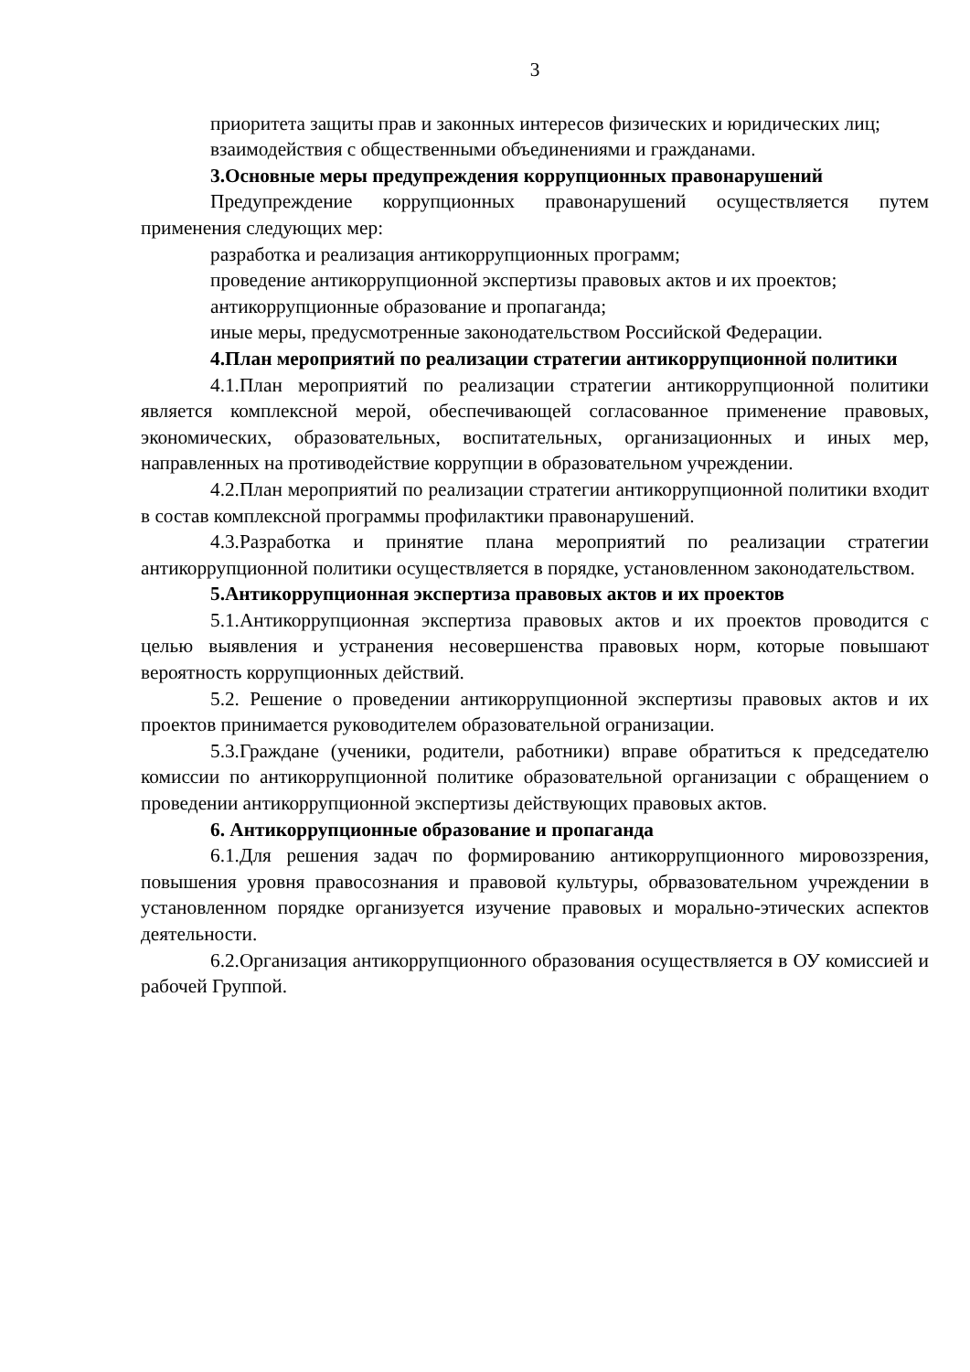3
приоритета защиты прав и законных интересов физических и юридических лиц;
взаимодействия с общественными объединениями и гражданами.
3.Основные меры предупреждения коррупционных правонарушений
Предупреждение коррупционных правонарушений осуществляется путем применения следующих мер:
разработка и реализация антикоррупционных программ;
проведение антикоррупционной экспертизы правовых актов и их проектов;
антикоррупционные образование и пропаганда;
иные меры, предусмотренные законодательством Российской Федерации.
4.План мероприятий по реализации стратегии антикоррупционной политики
4.1.План мероприятий по реализации стратегии антикоррупционной политики является комплексной мерой, обеспечивающей согласованное применение правовых, экономических, образовательных, воспитательных, организационных и иных мер, направленных на противодействие коррупции в образовательном учреждении.
4.2.План мероприятий по реализации стратегии антикоррупционной политики входит в состав комплексной программы профилактики правонарушений.
4.3.Разработка и принятие плана мероприятий по реализации стратегии антикоррупционной политики осуществляется в порядке, установленном законодательством.
5.Антикоррупционная экспертиза правовых актов и их проектов
5.1.Антикоррупционная экспертиза правовых актов и их проектов проводится с целью выявления и устранения несовершенства правовых норм, которые повышают вероятность коррупционных действий.
5.2. Решение о проведении антикоррупционной экспертизы правовых актов и их проектов принимается руководителем образовательной огранизации.
5.3.Граждане (ученики, родители, работники) вправе обратиться к председателю комиссии по антикоррупционной политике образовательной организации с обращением о проведении антикоррупционной экспертизы действующих правовых актов.
6. Антикоррупционные образование и пропаганда
6.1.Для решения задач по формированию антикоррупционного мировоззрения, повышения уровня правосознания и правовой культуры, обрвазовательном учреждении в установленном порядке организуется изучение правовых и морально-этических аспектов деятельности.
6.2.Организация антикоррупционного образования осуществляется в ОУ комиссией и рабочей Группой.